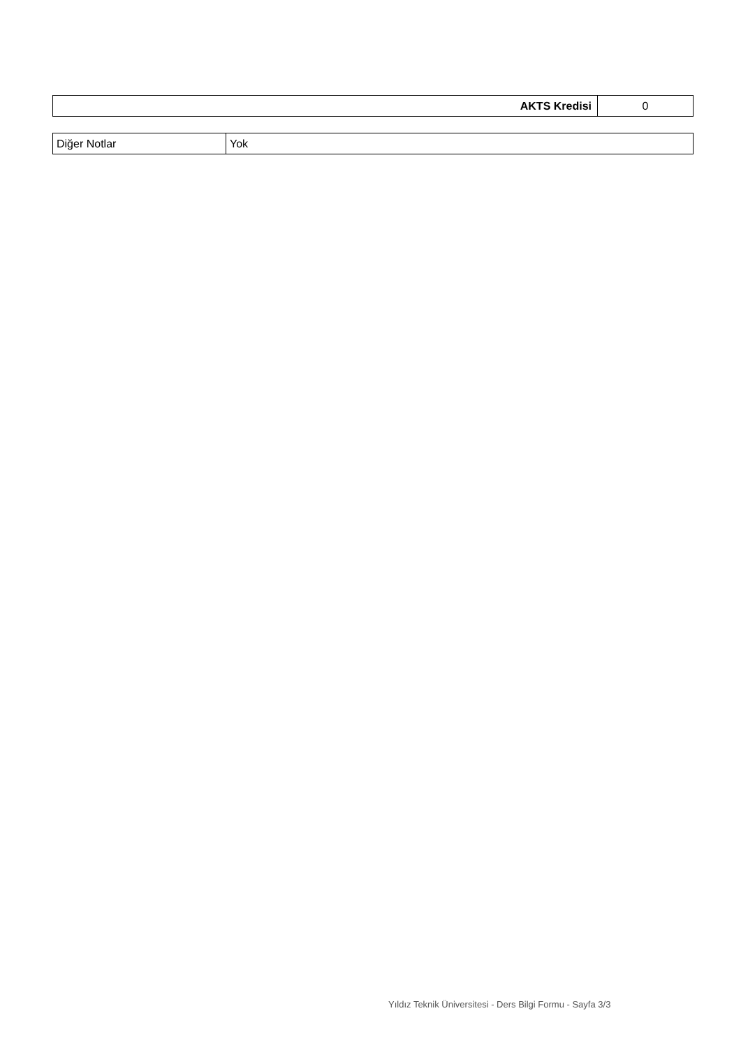| AKTS Kredisi | 0 |
| Diğer Notlar | Yok |
Yıldız Teknik Üniversitesi - Ders Bilgi Formu - Sayfa 3/3